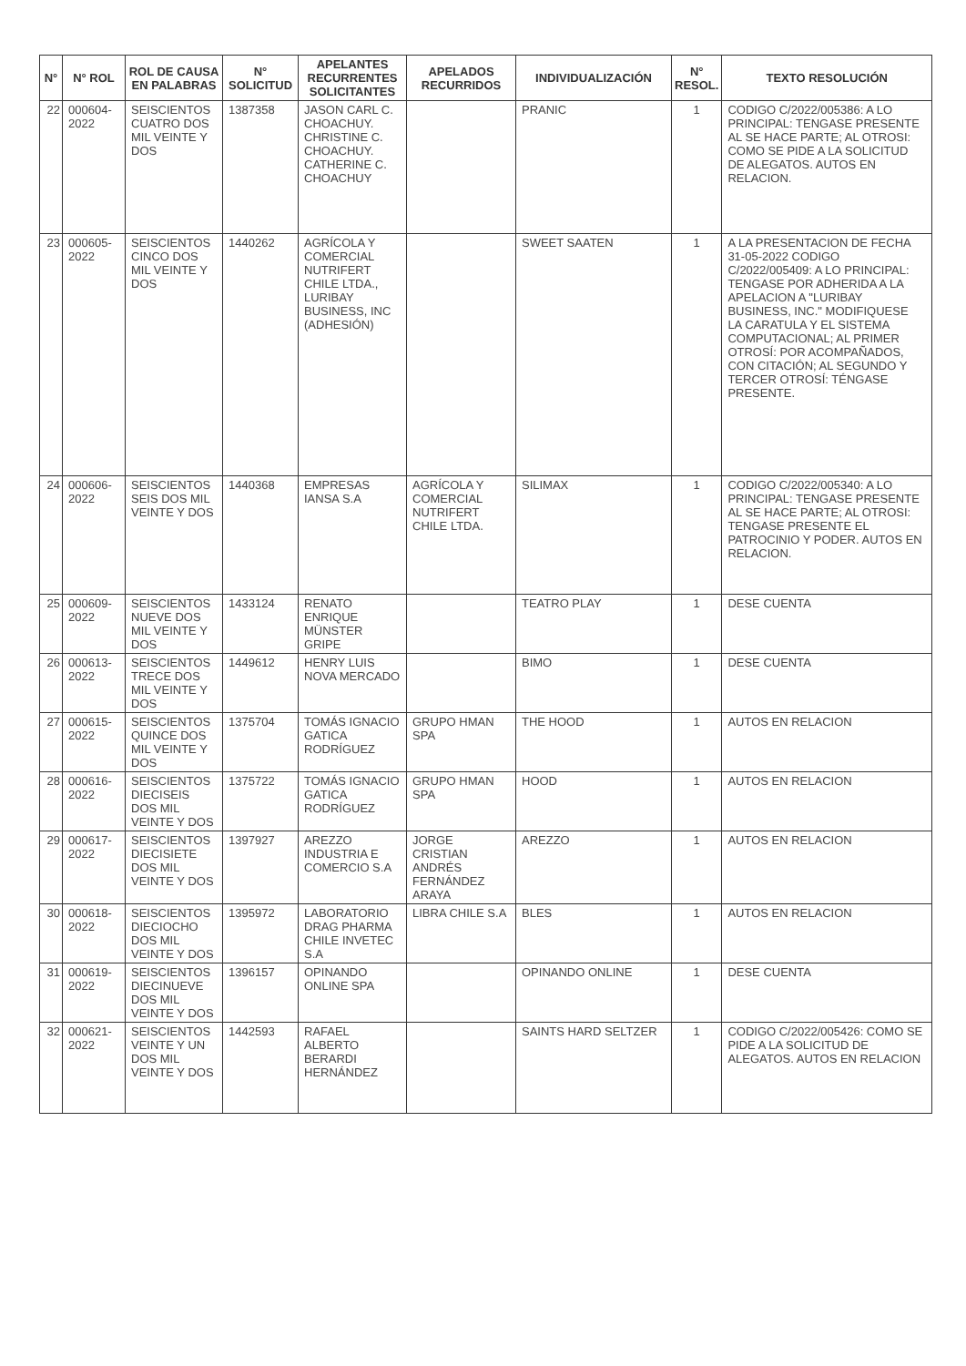| N° | N° ROL | ROL DE CAUSA EN PALABRAS | N° SOLICITUD | APELANTES RECURRENTES SOLICITANTES | APELADOS RECURRIDOS | INDIVIDUALIZACIÓN | N° RESOL. | TEXTO RESOLUCIÓN |
| --- | --- | --- | --- | --- | --- | --- | --- | --- |
| 22 | 000604-2022 | SEISCIENTOS CUATRO DOS MIL VEINTE Y DOS | 1387358 | JASON CARL C. CHOACHUY. CHRISTINE C. CHOACHUY. CATHERINE C. CHOACHUY | | PRANIC | 1 | CODIGO C/2022/005386: A LO PRINCIPAL: TENGASE PRESENTE AL SE HACE PARTE; AL OTROSI: COMO SE PIDE A LA SOLICITUD DE ALEGATOS. AUTOS EN RELACION. |
| 23 | 000605-2022 | SEISCIENTOS CINCO DOS MIL VEINTE Y DOS | 1440262 | AGRÍCOLA Y COMERCIAL NUTRIFERT CHILE LTDA., LURIBAY BUSINESS, INC (ADHESIÓN) | | SWEET SAATEN | 1 | A LA PRESENTACION DE FECHA 31-05-2022 CODIGO C/2022/005409: A LO PRINCIPAL: TENGASE POR ADHERIDA A LA APELACION A "LURIBAY BUSINESS, INC." MODIFIQUESE LA CARATULA Y EL SISTEMA COMPUTACIONAL; AL PRIMER OTROSÍ: POR ACOMPAÑADOS, CON CITACIÓN; AL SEGUNDO Y TERCER OTROSÍ: TÉNGASE PRESENTE. |
| 24 | 000606-2022 | SEISCIENTOS SEIS DOS MIL VEINTE Y DOS | 1440368 | EMPRESAS IANSA S.A | AGRÍCOLA Y COMERCIAL NUTRIFERT CHILE LTDA. | SILIMAX | 1 | CODIGO C/2022/005340: A LO PRINCIPAL: TENGASE PRESENTE AL SE HACE PARTE; AL OTROSI: TENGASE PRESENTE EL PATROCINIO Y PODER. AUTOS EN RELACION. |
| 25 | 000609-2022 | SEISCIENTOS NUEVE DOS MIL VEINTE Y DOS | 1433124 | RENATO ENRIQUE MÜNSTER GRIPE | | TEATRO PLAY | 1 | DESE CUENTA |
| 26 | 000613-2022 | SEISCIENTOS TRECE DOS MIL VEINTE Y DOS | 1449612 | HENRY LUIS NOVA MERCADO | | BIMO | 1 | DESE CUENTA |
| 27 | 000615-2022 | SEISCIENTOS QUINCE DOS MIL VEINTE Y DOS | 1375704 | TOMÁS IGNACIO GATICA RODRÍGUEZ | GRUPO HMAN SPA | THE HOOD | 1 | AUTOS EN RELACION |
| 28 | 000616-2022 | SEISCIENTOS DIECISEIS DOS MIL VEINTE Y DOS | 1375722 | TOMÁS IGNACIO GATICA RODRÍGUEZ | GRUPO HMAN SPA | HOOD | 1 | AUTOS EN RELACION |
| 29 | 000617-2022 | SEISCIENTOS DIECISIETE DOS MIL VEINTE Y DOS | 1397927 | AREZZO INDUSTRIA E COMERCIO S.A | JORGE CRISTIAN ANDRÉS FERNÁNDEZ ARAYA | AREZZO | 1 | AUTOS EN RELACION |
| 30 | 000618-2022 | SEISCIENTOS DIECIOCHO DOS MIL VEINTE Y DOS | 1395972 | LABORATORIO DRAG PHARMA CHILE INVETEC S.A | LIBRA CHILE S.A | BLES | 1 | AUTOS EN RELACION |
| 31 | 000619-2022 | SEISCIENTOS DIECINUEVE DOS MIL VEINTE Y DOS | 1396157 | OPINANDO ONLINE SPA | | OPINANDO ONLINE | 1 | DESE CUENTA |
| 32 | 000621-2022 | SEISCIENTOS VEINTE Y UN DOS MIL VEINTE Y DOS | 1442593 | RAFAEL ALBERTO BERARDI HERNÁNDEZ | | SAINTS HARD SELTZER | 1 | CODIGO C/2022/005426: COMO SE PIDE A LA SOLICITUD DE ALEGATOS. AUTOS EN RELACION |